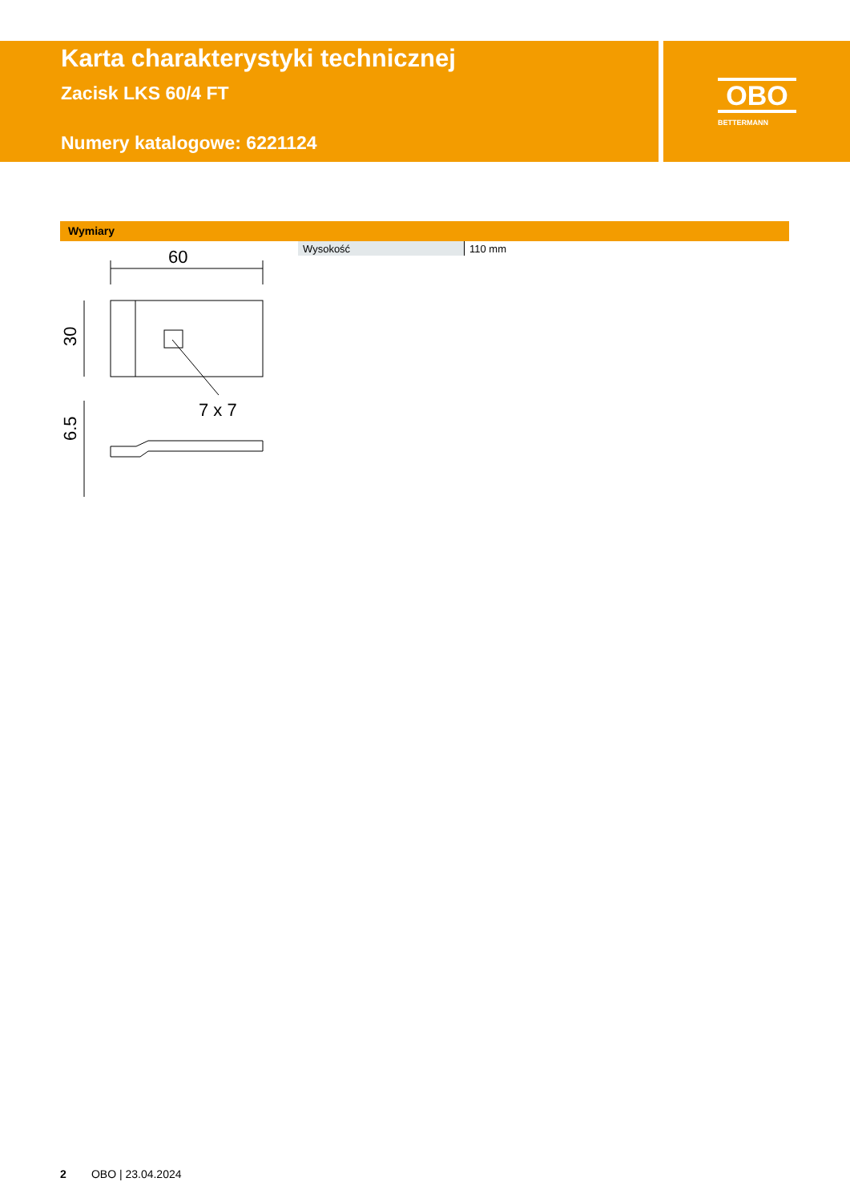Karta charakterystyki technicznej
Zacisk LKS 60/4 FT
Numery katalogowe: 6221124
OBO
BETTERMANN
Wymiary
60
30
7 x 7
6.5
| Wysokość | 110 mm |
2 OBO | 23.04.2024